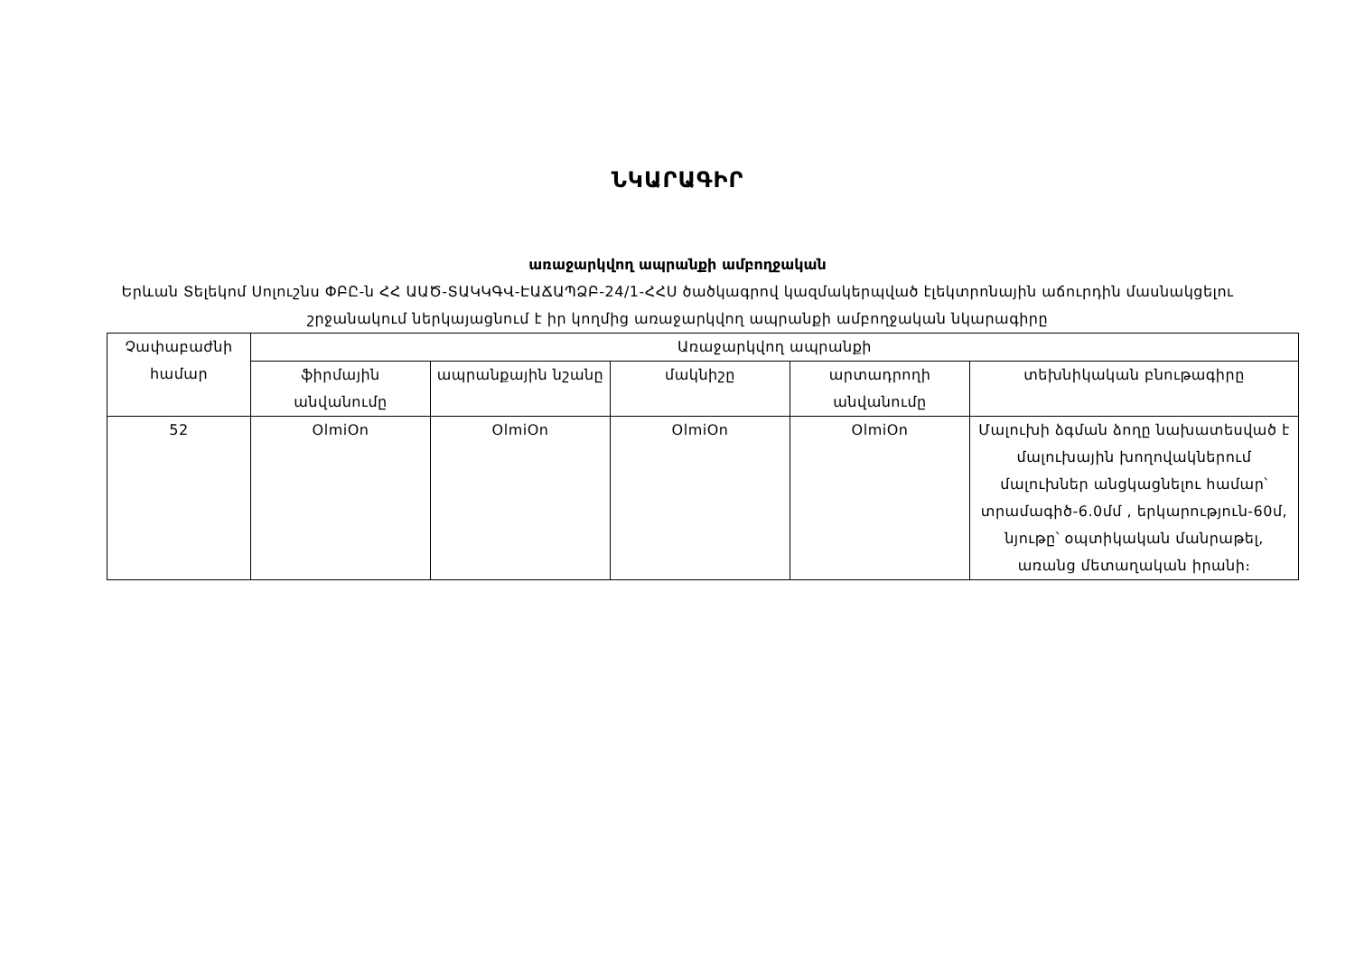ՆԿԱՐԱԳԻՐ
առաջարկվող ապրանքի ամբողջական
Երևան Տելեկոմ Սոլուշնս ՓԲԸ-ն ՀՀ ԱԱԾ-ՏԱԿԿԳՎ-ԷԱՃԱՊՁԲ-24/1-ՀՀՍ ծածկագրով կազմակերպված էլեկտրոնային աճուրդին մասնակցելու շրջանակում ներկայացնում է իր կողմից առաջարկվող ապրանքի ամբողջական նկարագիրը
| Չափաբաժնի համար | Առաջարկվող ապրանքի | | | | |
| --- | --- | --- | --- | --- | --- |
| | ֆիրմային անվանումը | ապրանքային նշանը | մակնիշը | արտադրողի անվանումը | տեխնիկական բնութագիրը |
| 52 | OlmiOn | OlmiOn | OlmiOn | OlmiOn | Մալուխի ձգման ձողը նախատեսված է մալուխային խողովակներում մալուխներ անցկացնելու համար՝ տրամագիծ-6.0մմ , երկարություն-60մ, նյութը՝ օպտիկական մանրաթել, առանց մետաղական իրանի։ |